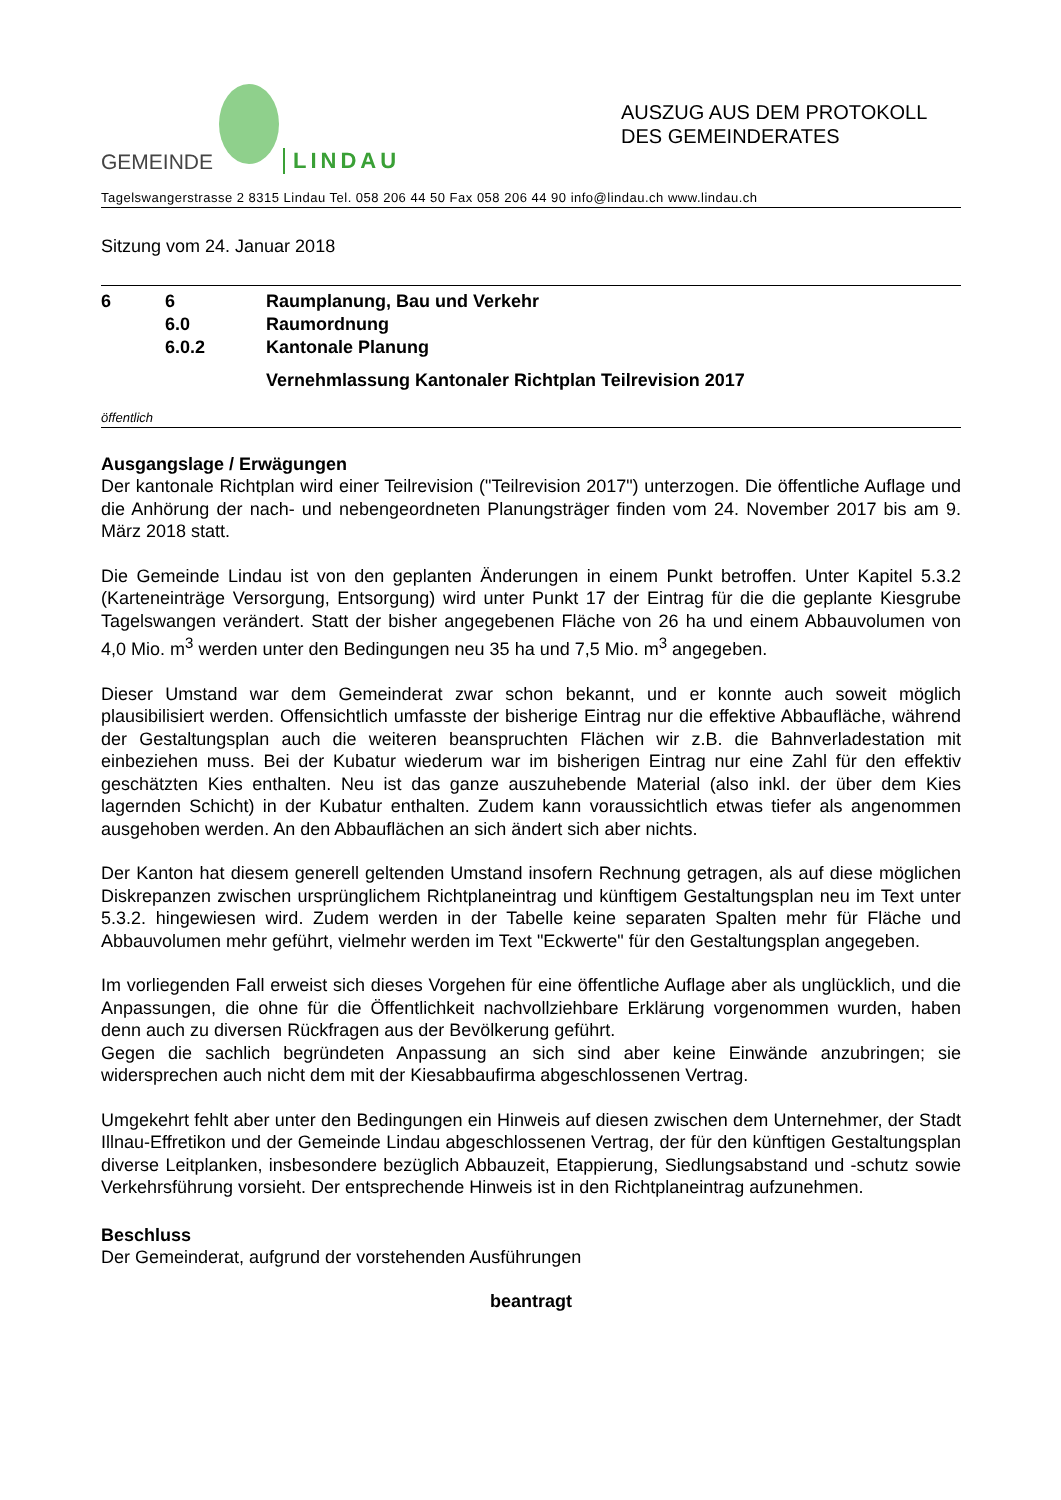GEMEINDE
LINDAU
AUSZUG AUS DEM PROTOKOLL
DES GEMEINDERATES
Tagelswangerstrasse 2 8315 Lindau Tel. 058 206 44 50 Fax 058 206 44 90 info@lindau.ch www.lindau.ch
Sitzung vom 24. Januar 2018
6 6 Raumplanung, Bau und Verkehr
6.0 Raumordnung
6.0.2 Kantonale Planung
Vernehmlassung Kantonaler Richtplan Teilrevision 2017
öffentlich
Ausgangslage / Erwägungen
Der kantonale Richtplan wird einer Teilrevision ("Teilrevision 2017") unterzogen. Die öffentliche Auflage und die Anhörung der nach- und nebengeordneten Planungsträger finden vom 24. November 2017 bis am 9. März 2018 statt.
Die Gemeinde Lindau ist von den geplanten Änderungen in einem Punkt betroffen. Unter Kapitel 5.3.2 (Karteneinträge Versorgung, Entsorgung) wird unter Punkt 17 der Eintrag für die die geplante Kiesgrube Tagelswangen verändert. Statt der bisher angegebenen Fläche von 26 ha und einem Abbauvolumen von 4,0 Mio. m<sup>3</sup> werden unter den Bedingungen neu 35 ha und 7,5 Mio. m<sup>3</sup> angegeben.
Dieser Umstand war dem Gemeinderat zwar schon bekannt, und er konnte auch soweit möglich plausibilisiert werden. Offensichtlich umfasste der bisherige Eintrag nur die effektive Abbaufläche, während der Gestaltungsplan auch die weiteren beanspruchten Flächen wir z.B. die Bahnverladestation mit einbeziehen muss. Bei der Kubatur wiederum war im bisherigen Eintrag nur eine Zahl für den effektiv geschätzten Kies enthalten. Neu ist das ganze auszuhebende Material (also inkl. der über dem Kies lagernden Schicht) in der Kubatur enthalten. Zudem kann voraussichtlich etwas tiefer als angenommen ausgehoben werden. An den Abbauflächen an sich ändert sich aber nichts.
Der Kanton hat diesem generell geltenden Umstand insofern Rechnung getragen, als auf diese möglichen Diskrepanzen zwischen ursprünglichem Richtplaneintrag und künftigem Gestaltungsplan neu im Text unter 5.3.2. hingewiesen wird. Zudem werden in der Tabelle keine separaten Spalten mehr für Fläche und Abbauvolumen mehr geführt, vielmehr werden im Text "Eckwerte" für den Gestaltungsplan angegeben.
Im vorliegenden Fall erweist sich dieses Vorgehen für eine öffentliche Auflage aber als unglücklich, und die Anpassungen, die ohne für die Öffentlichkeit nachvollziehbare Erklärung vorgenommen wurden, haben denn auch zu diversen Rückfragen aus der Bevölkerung geführt.
Gegen die sachlich begründeten Anpassung an sich sind aber keine Einwände anzubringen; sie widersprechen auch nicht dem mit der Kiesabbaufirma abgeschlossenen Vertrag.
Umgekehrt fehlt aber unter den Bedingungen ein Hinweis auf diesen zwischen dem Unternehmer, der Stadt Illnau-Effretikon und der Gemeinde Lindau abgeschlossenen Vertrag, der für den künftigen Gestaltungsplan diverse Leitplanken, insbesondere bezüglich Abbauzeit, Etappierung, Siedlungsabstand und -schutz sowie Verkehrsführung vorsieht. Der entsprechende Hinweis ist in den Richtplaneintrag aufzunehmen.
Beschluss
Der Gemeinderat, aufgrund der vorstehenden Ausführungen
beantragt